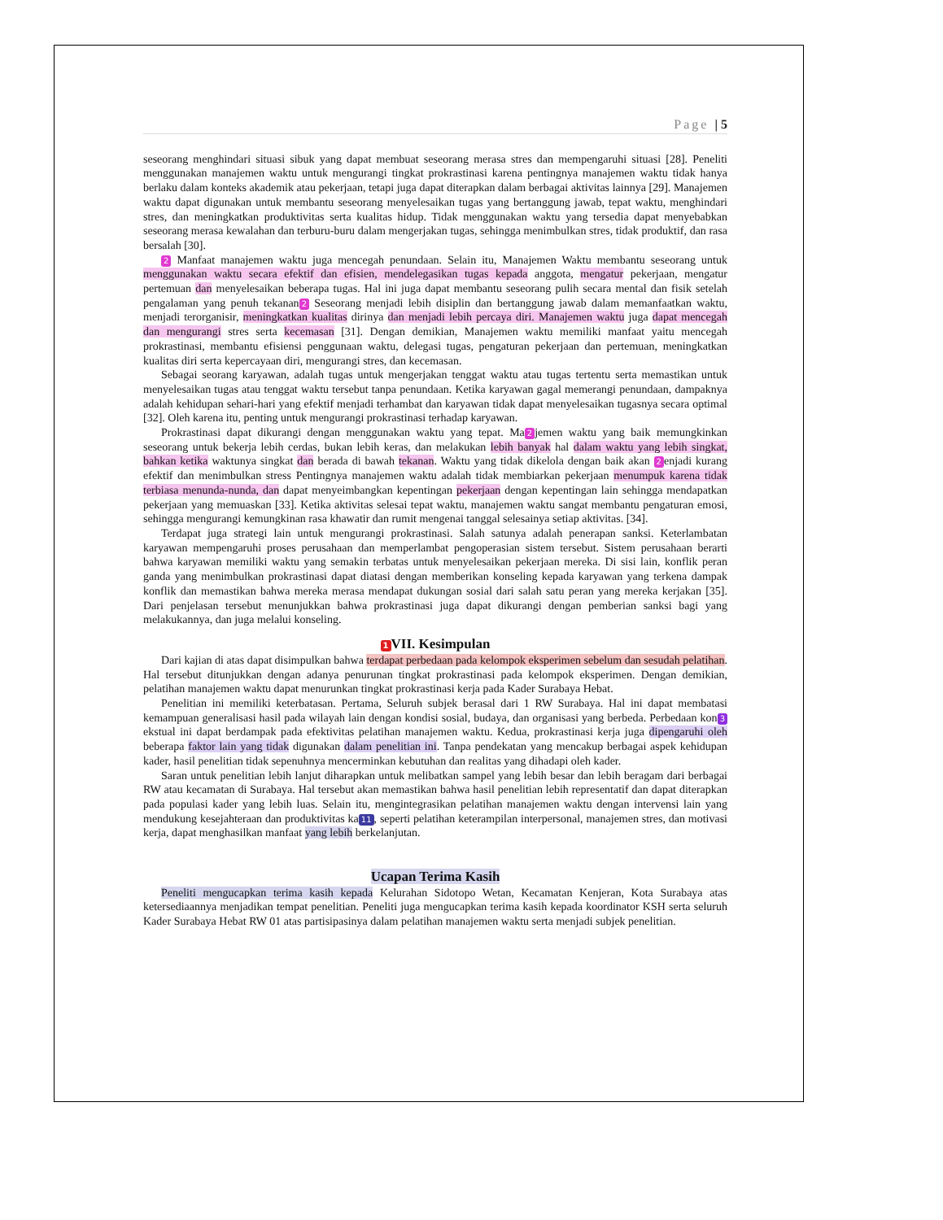Page | 5
seseorang menghindari situasi sibuk yang dapat membuat seseorang merasa stres dan mempengaruhi situasi [28]. Peneliti menggunakan manajemen waktu untuk mengurangi tingkat prokrastinasi karena pentingnya manajemen waktu tidak hanya berlaku dalam konteks akademik atau pekerjaan, tetapi juga dapat diterapkan dalam berbagai aktivitas lainnya [29]. Manajemen waktu dapat digunakan untuk membantu seseorang menyelesaikan tugas yang bertanggung jawab, tepat waktu, menghindari stres, dan meningkatkan produktivitas serta kualitas hidup. Tidak menggunakan waktu yang tersedia dapat menyebabkan seseorang merasa kewalahan dan terburu-buru dalam mengerjakan tugas, sehingga menimbulkan stres, tidak produktif, dan rasa bersalah [30].
2 Manfaat manajemen waktu juga mencegah penundaan. Selain itu, Manajemen Waktu membantu seseorang untuk menggunakan waktu secara efektif dan efisien, mendelegasikan tugas kepada anggota, mengatur pekerjaan, mengatur pertemuan dan menyelesaikan beberapa tugas. Hal ini juga dapat membantu seseorang pulih secara mental dan fisik setelah pengalaman yang penuh tekanan 2 Seseorang menjadi lebih disiplin dan bertanggung jawab dalam memanfaatkan waktu, menjadi terorganisir, meningkatkan kualitas dirinya dan menjadi lebih percaya diri. Manajemen waktu juga dapat mencegah dan mengurangi stres serta kecemasan [31]. Dengan demikian, Manajemen waktu memiliki manfaat yaitu mencegah prokrastinasi, membantu efisiensi penggunaan waktu, delegasi tugas, pengaturan pekerjaan dan pertemuan, meningkatkan kualitas diri serta kepercayaan diri, mengurangi stres, dan kecemasan.
Sebagai seorang karyawan, adalah tugas untuk mengerjakan tenggat waktu atau tugas tertentu serta memastikan untuk menyelesaikan tugas atau tenggat waktu tersebut tanpa penundaan. Ketika karyawan gagal memerangi penundaan, dampaknya adalah kehidupan sehari-hari yang efektif menjadi terhambat dan karyawan tidak dapat menyelesaikan tugasnya secara optimal [32]. Oleh karena itu, penting untuk mengurangi prokrastinasi terhadap karyawan.
Prokrastinasi dapat dikurangi dengan menggunakan waktu yang tepat. Ma 2 jemen waktu yang baik memungkinkan seseorang untuk bekerja lebih cerdas, bukan lebih keras, dan melakukan lebih banyak hal dalam waktu yang lebih singkat, bahkan ketika waktunya singkat dan berada di bawah tekanan. Waktu yang tidak dikelola dengan baik akan 2 enjadi kurang efektif dan menimbulkan stress Pentingnya manajemen waktu adalah tidak membiarkan pekerjaan menumpuk karena tidak terbiasa menunda-nunda, dan dapat menyeimbangkan kepentingan pekerjaan dengan kepentingan lain sehingga mendapatkan pekerjaan yang memuaskan [33]. Ketika aktivitas selesai tepat waktu, manajemen waktu sangat membantu pengaturan emosi, sehingga mengurangi kemungkinan rasa khawatir dan rumit mengenai tanggal selesainya setiap aktivitas. [34].
Terdapat juga strategi lain untuk mengurangi prokrastinasi. Salah satunya adalah penerapan sanksi. Keterlambatan karyawan mempengaruhi proses perusahaan dan memperlambat pengoperasian sistem tersebut. Sistem perusahaan berarti bahwa karyawan memiliki waktu yang semakin terbatas untuk menyelesaikan pekerjaan mereka. Di sisi lain, konflik peran ganda yang menimbulkan prokrastinasi dapat diatasi dengan memberikan konseling kepada karyawan yang terkena dampak konflik dan memastikan bahwa mereka merasa mendapat dukungan sosial dari salah satu peran yang mereka kerjakan [35]. Dari penjelasan tersebut menunjukkan bahwa prokrastinasi juga dapat dikurangi dengan pemberian sanksi bagi yang melakukannya, dan juga melalui konseling.
1 VII. Kesimpulan
Dari kajian di atas dapat disimpulkan bahwa terdapat perbedaan pada kelompok eksperimen sebelum dan sesudah pelatihan. Hal tersebut ditunjukkan dengan adanya penurunan tingkat prokrastinasi pada kelompok eksperimen. Dengan demikian, pelatihan manajemen waktu dapat menurunkan tingkat prokrastinasi kerja pada Kader Surabaya Hebat.
Penelitian ini memiliki keterbatasan. Pertama, Seluruh subjek berasal dari 1 RW Surabaya. Hal ini dapat membatasi kemampuan generalisasi hasil pada wilayah lain dengan kondisi sosial, budaya, dan organisasi yang berbeda. Perbedaan kon 3 ekstual ini dapat berdampak pada efektivitas pelatihan manajemen waktu. Kedua, prokrastinasi kerja juga dipengaruhi oleh beberapa faktor lain yang tidak digunakan dalam penelitian ini. Tanpa pendekatan yang mencakup berbagai aspek kehidupan kader, hasil penelitian tidak sepenuhnya mencerminkan kebutuhan dan realitas yang dihadapi oleh kader.
Saran untuk penelitian lebih lanjut diharapkan untuk melibatkan sampel yang lebih besar dan lebih beragam dari berbagai RW atau kecamatan di Surabaya. Hal tersebut akan memastikan bahwa hasil penelitian lebih representatif dan dapat diterapkan pada populasi kader yang lebih luas. Selain itu, mengintegrasikan pelatihan manajemen waktu dengan intervensi lain yang mendukung kesejahteraan dan produktivitas ka 11, seperti pelatihan keterampilan interpersonal, manajemen stres, dan motivasi kerja, dapat menghasilkan manfaat yang lebih berkelanjutan.
Ucapan Terima Kasih
Peneliti mengucapkan terima kasih kepada Kelurahan Sidotopo Wetan, Kecamatan Kenjeran, Kota Surabaya atas ketersediaannya menjadikan tempat penelitian. Peneliti juga mengucapkan terima kasih kepada koordinator KSH serta seluruh Kader Surabaya Hebat RW 01 atas partisipasinya dalam pelatihan manajemen waktu serta menjadi subjek penelitian.